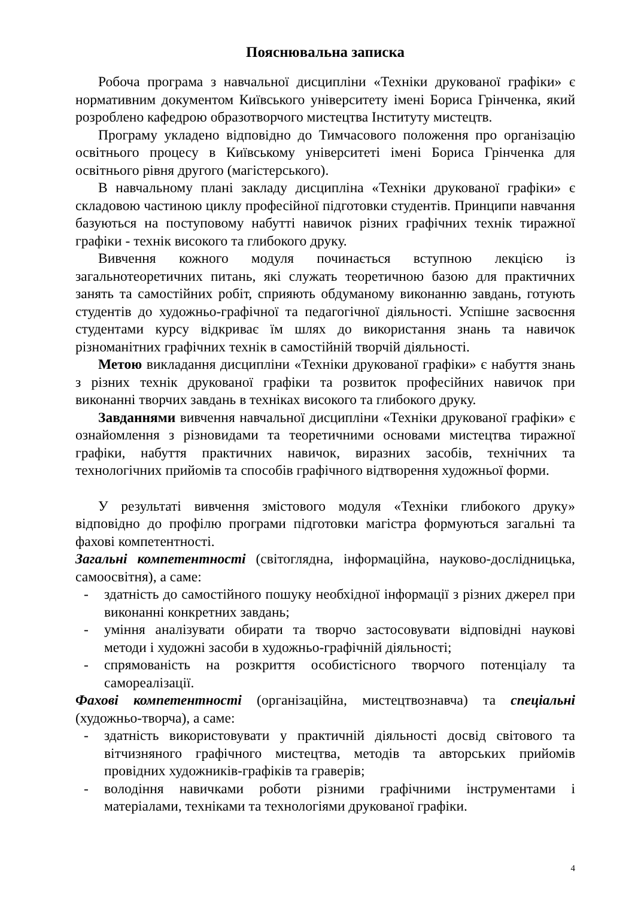Пояснювальна записка
Робоча програма з навчальної дисципліни «Техніки друкованої графіки» є нормативним документом Київського університету імені Бориса Грінченка, який розроблено кафедрою образотворчого мистецтва Інституту мистецтв.
Програму укладено відповідно до Тимчасового положення про організацію освітнього процесу в Київському університеті імені Бориса Грінченка для освітнього рівня другого (магістерського).
В навчальному плані закладу дисципліна «Техніки друкованої графіки» є складовою частиною циклу професійної підготовки студентів. Принципи навчання базуються на поступовому набутті навичок різних графічних технік тиражної графіки - технік високого та глибокого друку.
Вивчення кожного модуля починається вступною лекцією із загальнотеоретичних питань, які служать теоретичною базою для практичних занять та самостійних робіт, сприяють обдуманому виконанню завдань, готують студентів до художньо-графічної та педагогічної діяльності. Успішне засвоєння студентами курсу відкриває їм шлях до використання знань та навичок різноманітних графічних технік в самостійній творчій діяльності.
Метою викладання дисципліни «Техніки друкованої графіки» є набуття знань з різних технік друкованої графіки та розвиток професійних навичок при виконанні творчих завдань в техніках високого та глибокого друку.
Завданнями вивчення навчальної дисципліни «Техніки друкованої графіки» є ознайомлення з різновидами та теоретичними основами мистецтва тиражної графіки, набуття практичних навичок, виразних засобів, технічних та технологічних прийомів та способів графічного відтворення художньої форми.
У результаті вивчення змістового модуля «Техніки глибокого друку» відповідно до профілю програми підготовки магістра формуються загальні та фахові компетентності.
Загальні компетентності (світоглядна, інформаційна, науково-дослідницька, самоосвітня), а саме:
- здатність до самостійного пошуку необхідної інформації з різних джерел при виконанні конкретних завдань;
- уміння аналізувати обирати та творчо застосовувати відповідні наукові методи і художні засоби в художньо-графічній діяльності;
- спрямованість на розкриття особистісного творчого потенціалу та самореалізації.
Фахові компетентності (організаційна, мистецтвознавча) та спеціальні (художньо-творча), а саме:
- здатність використовувати у практичній діяльності досвід світового та вітчизняного графічного мистецтва, методів та авторських прийомів провідних художників-графіків та граверів;
- володіння навичками роботи різними графічними інструментами і матеріалами, техніками та технологіями друкованої графіки.
4